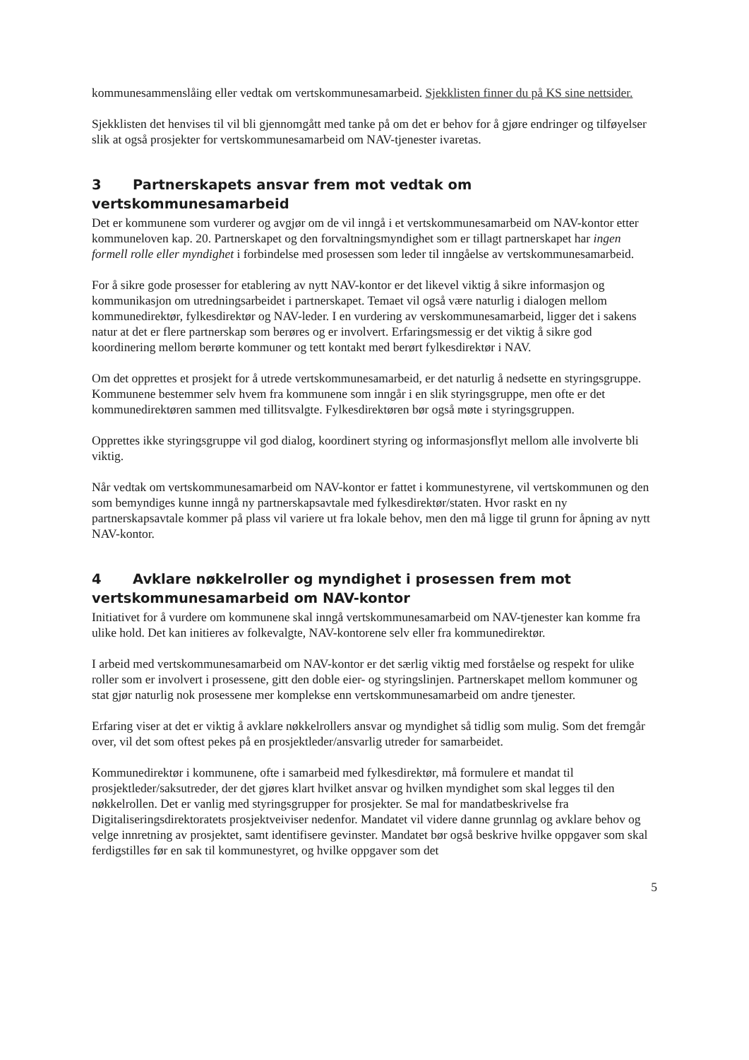kommunesammenslåing eller vedtak om vertskommunesamarbeid. Sjekklisten finner du på KS sine nettsider.
Sjekklisten det henvises til vil bli gjennomgått med tanke på om det er behov for å gjøre endringer og tilføyelser slik at også prosjekter for vertskommunesamarbeid om NAV-tjenester ivaretas.
3 Partnerskapets ansvar frem mot vedtak om vertskommunesamarbeid
Det er kommunene som vurderer og avgjør om de vil inngå i et vertskommunesamarbeid om NAV-kontor etter kommuneloven kap. 20. Partnerskapet og den forvaltningsmyndighet som er tillagt partnerskapet har ingen formell rolle eller myndighet i forbindelse med prosessen som leder til inngåelse av vertskommunesamarbeid.
For å sikre gode prosesser for etablering av nytt NAV-kontor er det likevel viktig å sikre informasjon og kommunikasjon om utredningsarbeidet i partnerskapet. Temaet vil også være naturlig i dialogen mellom kommunedirektør, fylkesdirektør og NAV-leder. I en vurdering av verskommunesamarbeid, ligger det i sakens natur at det er flere partnerskap som berøres og er involvert. Erfaringsmessig er det viktig å sikre god koordinering mellom berørte kommuner og tett kontakt med berørt fylkesdirektør i NAV.
Om det opprettes et prosjekt for å utrede vertskommunesamarbeid, er det naturlig å nedsette en styringsgruppe. Kommunene bestemmer selv hvem fra kommunene som inngår i en slik styringsgruppe, men ofte er det kommunedirektøren sammen med tillitsvalgte. Fylkesdirektøren bør også møte i styringsgruppen.
Opprettes ikke styringsgruppe vil god dialog, koordinert styring og informasjonsflyt mellom alle involverte bli viktig.
Når vedtak om vertskommunesamarbeid om NAV-kontor er fattet i kommunestyrene, vil vertskommunen og den som bemyndiges kunne inngå ny partnerskapsavtale med fylkesdirektør/staten. Hvor raskt en ny partnerskapsavtale kommer på plass vil variere ut fra lokale behov, men den må ligge til grunn for åpning av nytt NAV-kontor.
4 Avklare nøkkelroller og myndighet i prosessen frem mot vertskommunesamarbeid om NAV-kontor
Initiativet for å vurdere om kommunene skal inngå vertskommunesamarbeid om NAV-tjenester kan komme fra ulike hold. Det kan initieres av folkevalgte, NAV-kontorene selv eller fra kommunedirektør.
I arbeid med vertskommunesamarbeid om NAV-kontor er det særlig viktig med forståelse og respekt for ulike roller som er involvert i prosessene, gitt den doble eier- og styringslinjen. Partnerskapet mellom kommuner og stat gjør naturlig nok prosessene mer komplekse enn vertskommunesamarbeid om andre tjenester.
Erfaring viser at det er viktig å avklare nøkkelrollers ansvar og myndighet så tidlig som mulig. Som det fremgår over, vil det som oftest pekes på en prosjektleder/ansvarlig utreder for samarbeidet.
Kommunedirektør i kommunene, ofte i samarbeid med fylkesdirektør, må formulere et mandat til prosjektleder/saksutreder, der det gjøres klart hvilket ansvar og hvilken myndighet som skal legges til den nøkkelrollen. Det er vanlig med styringsgrupper for prosjekter. Se mal for mandatbeskrivelse fra Digitaliseringsdirektoratets prosjektveiviser nedenfor. Mandatet vil videre danne grunnlag og avklare behov og velge innretning av prosjektet, samt identifisere gevinster. Mandatet bør også beskrive hvilke oppgaver som skal ferdigstilles før en sak til kommunestyret, og hvilke oppgaver som det
5